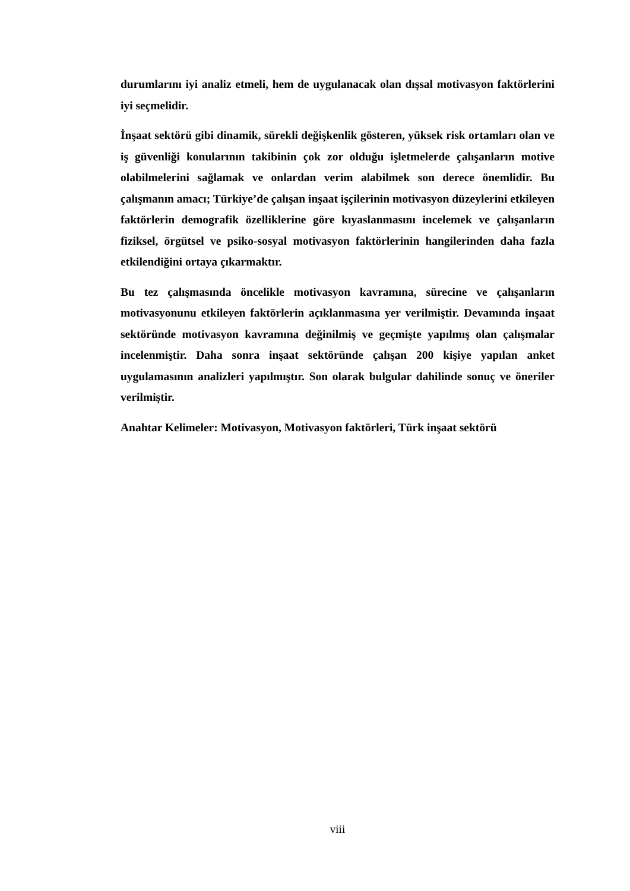durumlarını iyi analiz etmeli, hem de uygulanacak olan dışsal motivasyon faktörlerini iyi seçmelidir.
İnşaat sektörü gibi dinamik, sürekli değişkenlik gösteren, yüksek risk ortamları olan ve iş güvenliği konularının takibinin çok zor olduğu işletmelerde çalışanların motive olabilmelerini sağlamak ve onlardan verim alabilmek son derece önemlidir. Bu çalışmanın amacı; Türkiye’de çalışan inşaat işçilerinin motivasyon düzeylerini etkileyen faktörlerin demografik özelliklerine göre kıyaslanmasını incelemek ve çalışanların fiziksel, örgütsel ve psiko-sosyal motivasyon faktörlerinin hangilerinden daha fazla etkilendiğini ortaya çıkarmaktır.
Bu tez çalışmasında öncelikle motivasyon kavramına, sürecine ve çalışanların motivasyonunu etkileyen faktörlerin açıklanmasına yer verilmiştir. Devamında inşaat sektöründe motivasyon kavramına değinilmiş ve geçmişte yapılmış olan çalışmalar incelenmiştir. Daha sonra inşaat sektöründe çalışan 200 kişiye yapılan anket uygulamasının analizleri yapılmıştır. Son olarak bulgular dahilinde sonuç ve öneriler verilmiştir.
Anahtar Kelimeler: Motivasyon, Motivasyon faktörleri, Türk inşaat sektörü
viii